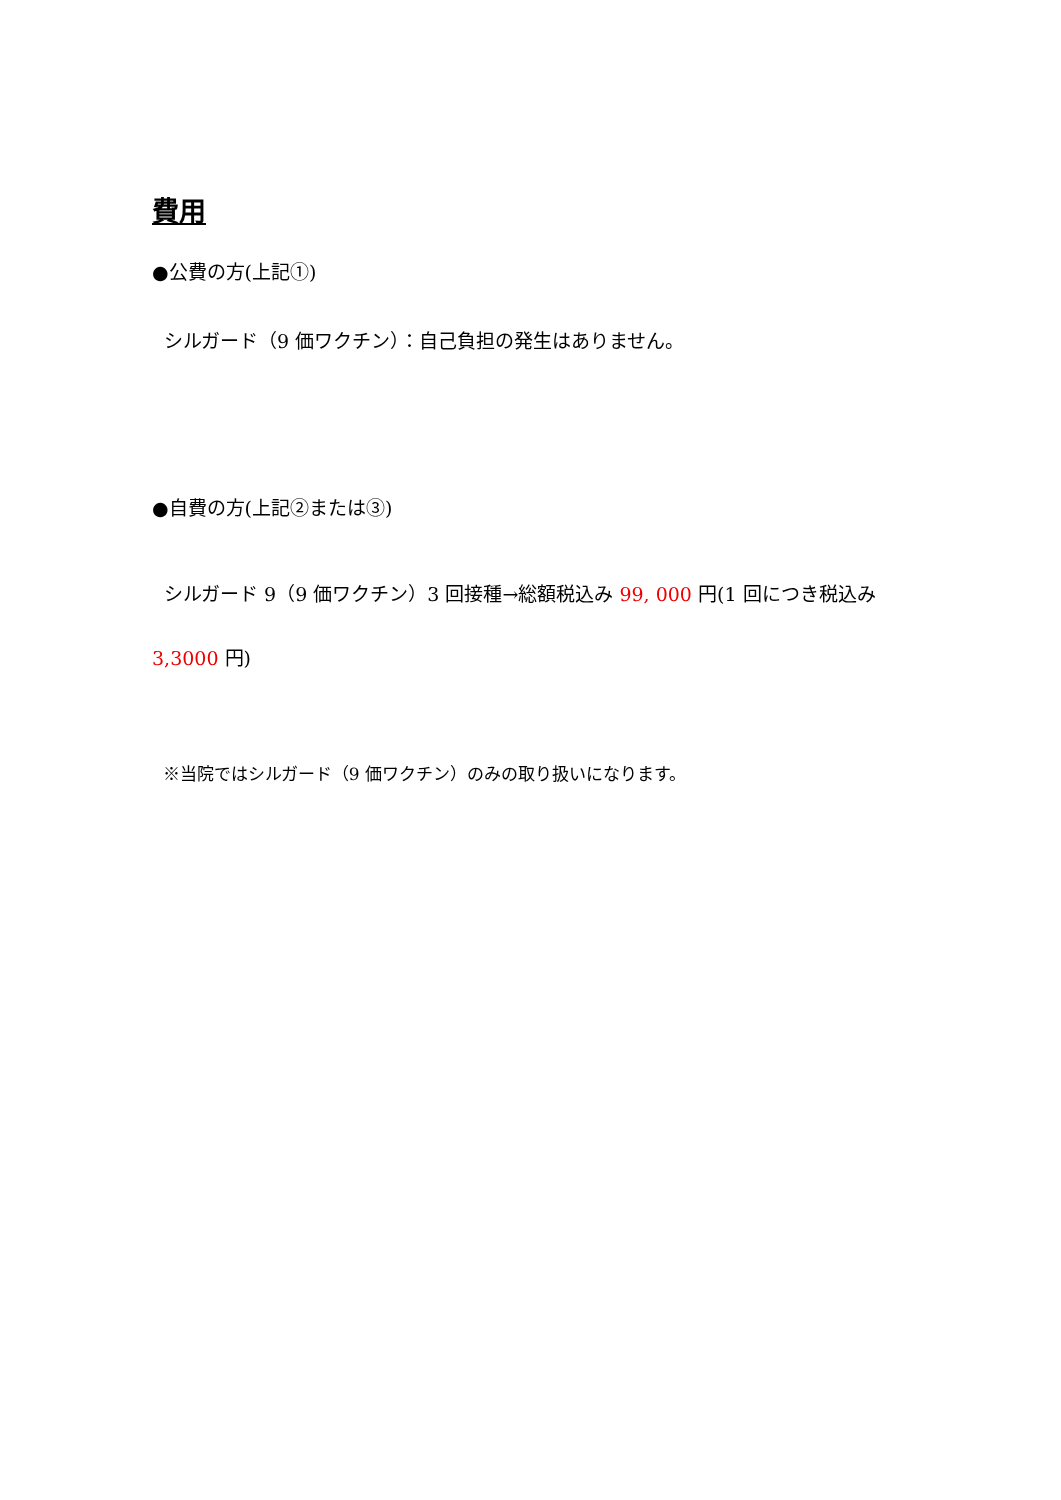費用
●公費の方(上記①)
シルガード（9 価ワクチン）：自己負担の発生はありません。
●自費の方(上記②または③)
シルガード 9（9 価ワクチン）3 回接種→総額税込み 99, 000 円(1 回につき税込み 3,3000 円)
※当院ではシルガード（9 価ワクチン）のみの取り扱いになります。